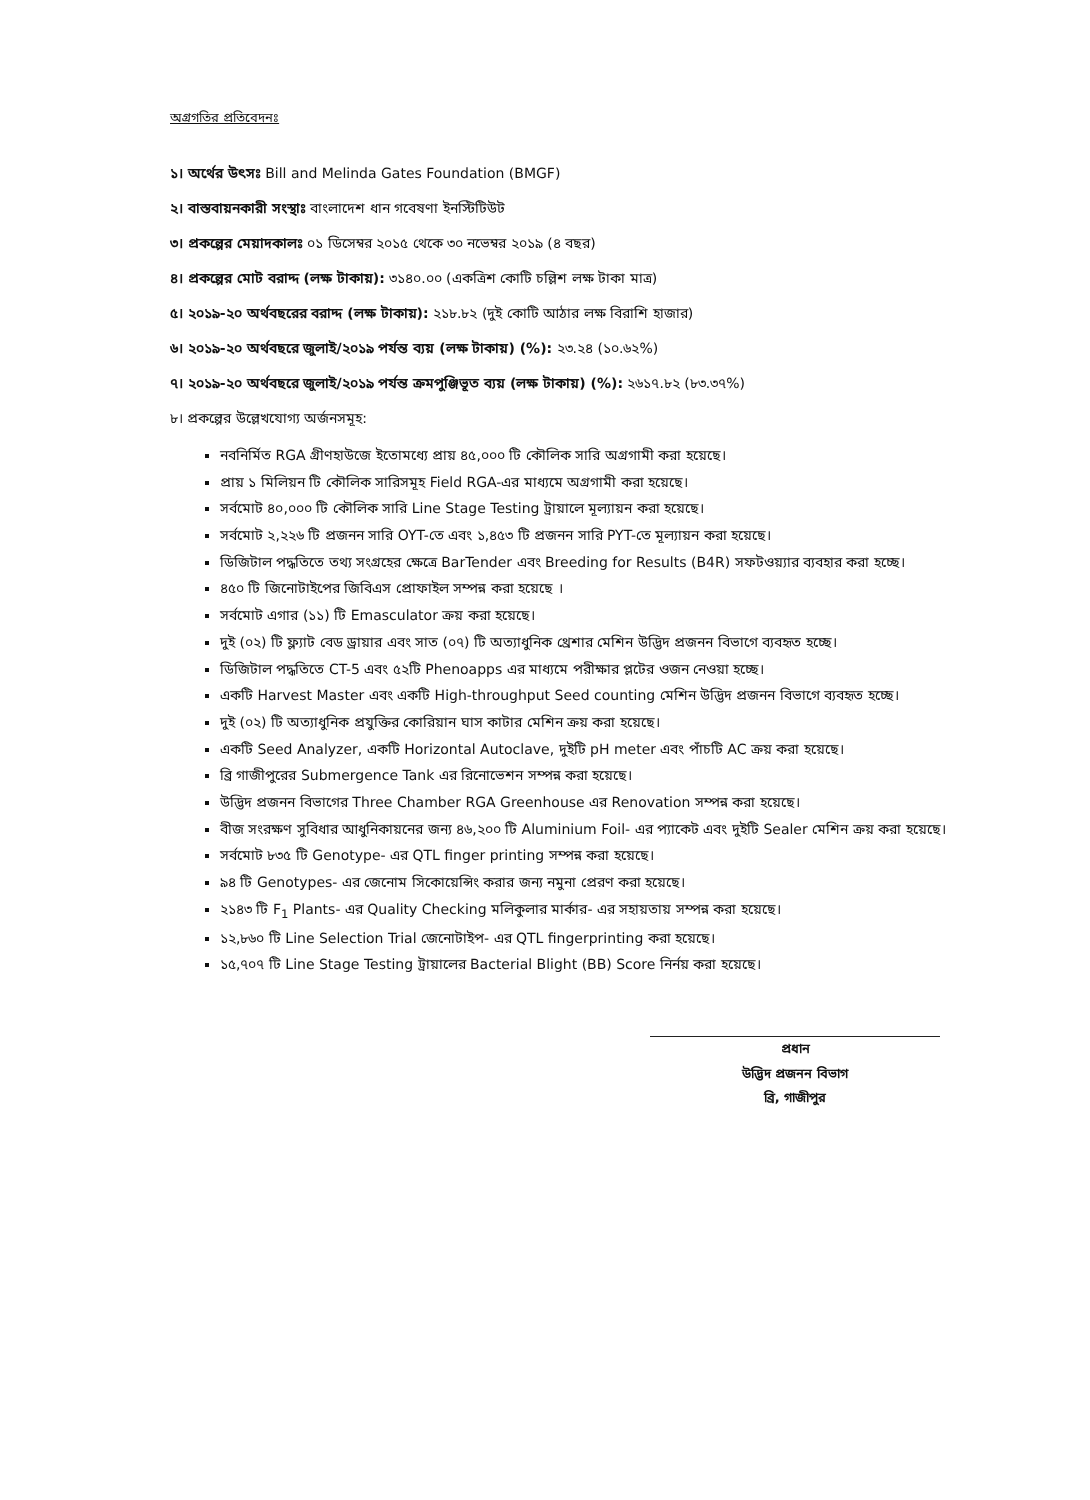অগ্রগতির প্রতিবেদনঃ
১। অর্থের উৎসঃ Bill and Melinda Gates Foundation (BMGF)
২। বাস্তবায়নকারী সংস্থাঃ বাংলাদেশ ধান গবেষণা ইনস্টিটিউট
৩। প্রকল্পের মেয়াদকালঃ ০১ ডিসেম্বর ২০১৫ থেকে ৩০ নভেম্বর ২০১৯ (৪ বছর)
৪। প্রকল্পের মোট বরাদ্দ (লক্ষ টাকায়): ৩১৪০.০০ (একত্রিশ কোটি চল্লিশ লক্ষ টাকা মাত্র)
৫। ২০১৯-২০ অর্থবছরের বরাদ্দ (লক্ষ টাকায়): ২১৮.৮২ (দুই কোটি আঠার লক্ষ বিরাশি হাজার)
৬। ২০১৯-২০ অর্থবছরে জুলাই/২০১৯ পর্যন্ত ব্যয় (লক্ষ টাকায়) (%): ২৩.২৪ (১০.৬২%)
৭। ২০১৯-২০ অর্থবছরে জুলাই/২০১৯ পর্যন্ত ক্রমপুঞ্জিভূত ব্যয় (লক্ষ টাকায়) (%): ২৬১৭.৮২ (৮৩.৩৭%)
৮। প্রকল্পের উল্লেখযোগ্য অর্জনসমূহ:
নবনির্মিত RGA গ্রীণহাউজে ইতোমধ্যে প্রায় ৪৫,০০০ টি কৌলিক সারি অগ্রগামী করা হয়েছে।
প্রায় ১ মিলিয়ন টি কৌলিক সারিসমূহ Field RGA-এর মাধ্যমে অগ্রগামী করা হয়েছে।
সর্বমোট ৪০,০০০ টি কৌলিক সারি Line Stage Testing ট্রায়ালে মূল্যায়ন করা হয়েছে।
সর্বমোট ২,২২৬ টি প্রজনন সারি OYT-তে এবং ১,৪৫৩ টি প্রজনন সারি PYT-তে মূল্যায়ন করা হয়েছে।
ডিজিটাল পদ্ধতিতে তথ্য সংগ্রহের ক্ষেত্রে BarTender এবং Breeding for Results (B4R) সফটওয়্যার ব্যবহার করা হচ্ছে।
৪৫০ টি জিনোটাইপের জিবিএস প্রোফাইল সম্পন্ন করা হয়েছে ।
সর্বমোট এগার (১১) টি Emasculator ক্রয় করা হয়েছে।
দুই (০২) টি ফ্ল্যাট বেড ড্রায়ার এবং সাত (০৭) টি অত্যাধুনিক থ্রেশার মেশিন উদ্ভিদ প্রজনন বিভাগে ব্যবহৃত হচ্ছে।
ডিজিটাল পদ্ধতিতে CT-5 এবং ৫২টি Phenoapps এর মাধ্যমে পরীক্ষার প্লটের ওজন নেওয়া হচ্ছে।
একটি Harvest Master এবং একটি High-throughput Seed counting মেশিন উদ্ভিদ প্রজনন বিভাগে ব্যবহৃত হচ্ছে।
দুই (০২) টি অত্যাধুনিক প্রযুক্তির কোরিয়ান ঘাস কাটার মেশিন ক্রয় করা হয়েছে।
একটি Seed Analyzer, একটি Horizontal Autoclave, দুইটি pH meter এবং পাঁচটি AC ক্রয় করা হয়েছে।
ব্রি গাজীপুরের Submergence Tank এর রিনোভেশন সম্পন্ন করা হয়েছে।
উদ্ভিদ প্রজনন বিভাগের Three Chamber RGA Greenhouse এর Renovation সম্পন্ন করা হয়েছে।
বীজ সংরক্ষণ সুবিধার আধুনিকায়নের জন্য ৪৬,২০০ টি Aluminium Foil- এর প্যাকেট এবং দুইটি Sealer মেশিন ক্রয় করা হয়েছে।
সর্বমোট ৮৩৫ টি Genotype- এর QTL finger printing সম্পন্ন করা হয়েছে।
৯৪ টি Genotypes- এর জেনোম সিকোয়েন্সিং করার জন্য নমুনা প্রেরণ করা হয়েছে।
২১৪৩ টি F<sub>1</sub> Plants- এর Quality Checking মলিকুলার মার্কার- এর সহায়তায় সম্পন্ন করা হয়েছে।
১২,৮৬০ টি Line Selection Trial জেনোটাইপ- এর QTL fingerprinting করা হয়েছে।
১৫,৭০৭ টি Line Stage Testing ট্রায়ালের Bacterial Blight (BB) Score নির্নয় করা হয়েছে।
প্রধান
উদ্ভিদ প্রজনন বিভাগ
ব্রি, গাজীপুর